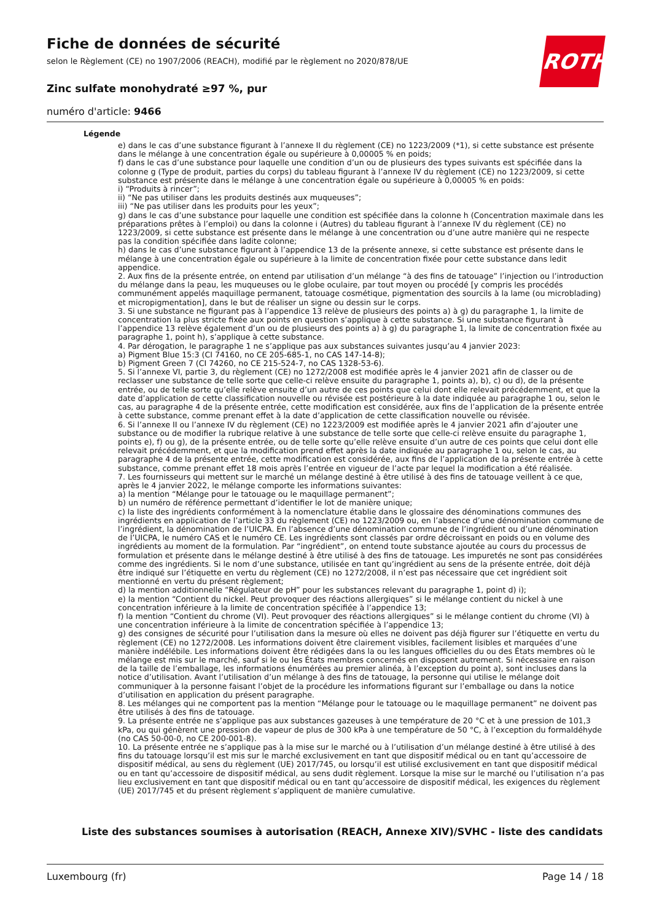Fiche de données de sécurité
selon le Règlement (CE) no 1907/2006 (REACH), modifié par le règlement no 2020/878/UE
ROTH
Zinc sulfate monohydraté ≥97 %, pur
numéro d'article: 9466
Légende
e) dans le cas d’une substance figurant à l’annexe II du règlement (CE) no 1223/2009 (*1), si cette substance est présente dans le mélange à une concentration égale ou supérieure à 0,00005 % en poids;
f) dans le cas d’une substance pour laquelle une condition d’un ou de plusieurs des types suivants est spécifiée dans la colonne g (Type de produit, parties du corps) du tableau figurant à l’annexe IV du règlement (CE) no 1223/2009, si cette substance est présente dans le mélange à une concentration égale ou supérieure à 0,00005 % en poids:
i) “Produits à rincer”;
ii) “Ne pas utiliser dans les produits destinés aux muqueuses”;
iii) “Ne pas utiliser dans les produits pour les yeux”;
g) dans le cas d’une substance pour laquelle une condition est spécifiée dans la colonne h (Concentration maximale dans les préparations prêtes à l’emploi) ou dans la colonne i (Autres) du tableau figurant à l’annexe IV du règlement (CE) no 1223/2009, si cette substance est présente dans le mélange à une concentration ou d’une autre manière qui ne respecte pas la condition spécifiée dans ladite colonne;
h) dans le cas d’une substance figurant à l’appendice 13 de la présente annexe, si cette substance est présente dans le mélange à une concentration égale ou supérieure à la limite de concentration fixée pour cette substance dans ledit appendice.
2. Aux fins de la présente entrée, on entend par utilisation d’un mélange “à des fins de tatouage” l’injection ou l’introduction du mélange dans la peau, les muqueuses ou le globe oculaire, par tout moyen ou procédé [y compris les procédés communément appelés maquillage permanent, tatouage cosmétique, pigmentation des sourcils à la lame (ou microblading) et micropigmentation], dans le but de réaliser un signe ou dessin sur le corps.
3. Si une substance ne figurant pas à l’appendice 13 relève de plusieurs des points a) à g) du paragraphe 1, la limite de concentration la plus stricte fixée aux points en question s’applique à cette substance. Si une substance figurant à l’appendice 13 relève également d’un ou de plusieurs des points a) à g) du paragraphe 1, la limite de concentration fixée au paragraphe 1, point h), s’applique à cette substance.
4. Par dérogation, le paragraphe 1 ne s’applique pas aux substances suivantes jusqu’au 4 janvier 2023:
a) Pigment Blue 15:3 (CI 74160, no CE 205-685-1, no CAS 147-14-8);
b) Pigment Green 7 (CI 74260, no CE 215-524-7, no CAS 1328-53-6).
5. Si l’annexe VI, partie 3, du règlement (CE) no 1272/2008 est modifiée après le 4 janvier 2021 afin de classer ou de reclasser une substance de telle sorte que celle-ci relève ensuite du paragraphe 1, points a), b), c) ou d), de la présente entrée, ou de telle sorte qu’elle relève ensuite d’un autre de ces points que celui dont elle relevait précédemment, et que la date d’application de cette classification nouvelle ou révisée est postérieure à la date indiquée au paragraphe 1 ou, selon le cas, au paragraphe 4 de la présente entrée, cette modification est considérée, aux fins de l’application de la présente entrée à cette substance, comme prenant effet à la date d’application de cette classification nouvelle ou révisée.
6. Si l’annexe II ou l’annexe IV du règlement (CE) no 1223/2009 est modifiée après le 4 janvier 2021 afin d’ajouter une substance ou de modifier la rubrique relative à une substance de telle sorte que celle-ci relève ensuite du paragraphe 1, points e), f) ou g), de la présente entrée, ou de telle sorte qu’elle relève ensuite d’un autre de ces points que celui dont elle relevait précédemment, et que la modification prend effet après la date indiquée au paragraphe 1 ou, selon le cas, au paragraphe 4 de la présente entrée, cette modification est considérée, aux fins de l’application de la présente entrée à cette substance, comme prenant effet 18 mois après l’entrée en vigueur de l’acte par lequel la modification a été réalisée.
7. Les fournisseurs qui mettent sur le marché un mélange destiné à être utilisé à des fins de tatouage veillent à ce que, après le 4 janvier 2022, le mélange comporte les informations suivantes:
a) la mention “Mélange pour le tatouage ou le maquillage permanent”;
b) un numéro de référence permettant d’identifier le lot de manière unique;
c) la liste des ingrédients conformément à la nomenclature établie dans le glossaire des dénominations communes des ingrédients en application de l’article 33 du règlement (CE) no 1223/2009 ou, en l’absence d’une dénomination commune de l’ingrédient, la dénomination de l’UICPA. En l’absence d’une dénomination commune de l’ingrédient ou d’une dénomination de l’UICPA, le numéro CAS et le numéro CE. Les ingrédients sont classés par ordre décroissant en poids ou en volume des ingrédients au moment de la formulation. Par “ingrédient”, on entend toute substance ajoutée au cours du processus de formulation et présente dans le mélange destiné à être utilisé à des fins de tatouage. Les impuretés ne sont pas considérées comme des ingrédients. Si le nom d’une substance, utilisée en tant qu’ingrédient au sens de la présente entrée, doit déjà être indiqué sur l’étiquette en vertu du règlement (CE) no 1272/2008, il n’est pas nécessaire que cet ingrédient soit mentionné en vertu du présent règlement;
d) la mention additionnelle “Régulateur de pH” pour les substances relevant du paragraphe 1, point d) i);
e) la mention “Contient du nickel. Peut provoquer des réactions allergiques” si le mélange contient du nickel à une concentration inférieure à la limite de concentration spécifiée à l’appendice 13;
f) la mention “Contient du chrome (VI). Peut provoquer des réactions allergiques” si le mélange contient du chrome (VI) à une concentration inférieure à la limite de concentration spécifiée à l’appendice 13;
g) des consignes de sécurité pour l’utilisation dans la mesure où elles ne doivent pas déjà figurer sur l’étiquette en vertu du règlement (CE) no 1272/2008. Les informations doivent être clairement visibles, facilement lisibles et marquées d’une manière indélébile. Les informations doivent être rédigées dans la ou les langues officielles du ou des États membres où le mélange est mis sur le marché, sauf si le ou les États membres concernés en disposent autrement. Si nécessaire en raison de la taille de l’emballage, les informations énumérées au premier alinéa, à l’exception du point a), sont incluses dans la notice d’utilisation. Avant l’utilisation d’un mélange à des fins de tatouage, la personne qui utilise le mélange doit communiquer à la personne faisant l’objet de la procédure les informations figurant sur l’emballage ou dans la notice d’utilisation en application du présent paragraphe.
8. Les mélanges qui ne comportent pas la mention “Mélange pour le tatouage ou le maquillage permanent” ne doivent pas être utilisés à des fins de tatouage.
9. La présente entrée ne s’applique pas aux substances gazeuses à une température de 20 °C et à une pression de 101,3 kPa, ou qui génèrent une pression de vapeur de plus de 300 kPa à une température de 50 °C, à l’exception du formaldéhyde (no CAS 50-00-0, no CE 200-001-8).
10. La présente entrée ne s’applique pas à la mise sur le marché ou à l’utilisation d’un mélange destiné à être utilisé à des fins du tatouage lorsqu’il est mis sur le marché exclusivement en tant que dispositif médical ou en tant qu’accessoire de dispositif médical, au sens du règlement (UE) 2017/745, ou lorsqu’il est utilisé exclusivement en tant que dispositif médical ou en tant qu’accessoire de dispositif médical, au sens dudit règlement. Lorsque la mise sur le marché ou l’utilisation n’a pas lieu exclusivement en tant que dispositif médical ou en tant qu’accessoire de dispositif médical, les exigences du règlement (UE) 2017/745 et du présent règlement s’appliquent de manière cumulative.
Liste des substances soumises à autorisation (REACH, Annexe XIV)/SVHC - liste des candidats
Luxembourg (fr) Page 14 / 18